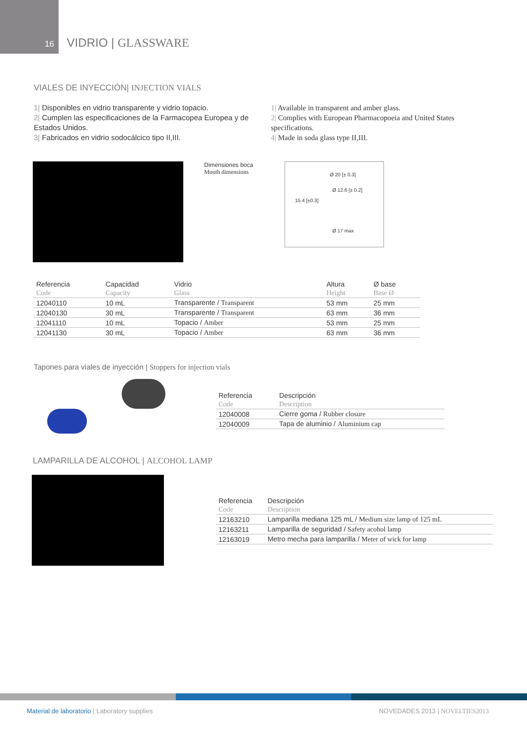16 VIDRIO | GLASSWARE
VIALES DE INYECCIÓN| INJECTION VIALS
1| Disponibles en vidrio transparente y vidrio topacio.
2| Cumplen las especificaciones de la Farmacopea Europea y de Estados Unidos.
3| Fabricados en vidrio sodocálcico tipo II,III.
1| Available in transparent and amber glass.
2| Complies with European Pharmacopoeia and United States specifications.
4| Made in soda glass type II,III.
Dimensiones boca
Mouth dimensions
Ø 20 [± 0.3]
Ø 12.6 [± 0.2]
15.4 [±0.3]
Ø 17 max
| Referencia | Capacidad | Vidrio | Altura | Ø base |
| Code | Capacity | Glass | Height | Base Ø |
| 12040110 | 10 mL | Transparente / Transparent | 53 mm | 25 mm |
| 12040130 | 30 mL | Transparente / Transparent | 63 mm | 36 mm |
| 12041110 | 10 mL | Topacio / Amber | 53 mm | 25 mm |
| 12041130 | 30 mL | Topacio / Amber | 63 mm | 36 mm |
Tapones para viales de inyección | Stoppers for injection vials
| Referencia | Descripción |
| Code | Description |
| 12040008 | Cierre goma / Rubber closure |
| 12040009 | Tapa de aluminio / Aluminium cap |
LAMPARILLA DE ALCOHOL | ALCOHOL LAMP
| Referencia | Descripción |
| Code | Description |
| 12163210 | Lamparilla mediana 125 mL / Medium size lamp of 125 mL |
| 12163211 | Lamparilla de seguridad / Safety acohol lamp |
| 12163019 | Metro mecha para lamparilla / Meter of wick for lamp |
Material de laboratorio | Laboratory supplies
NOVEDADES 2013 | NOVELTIES2013